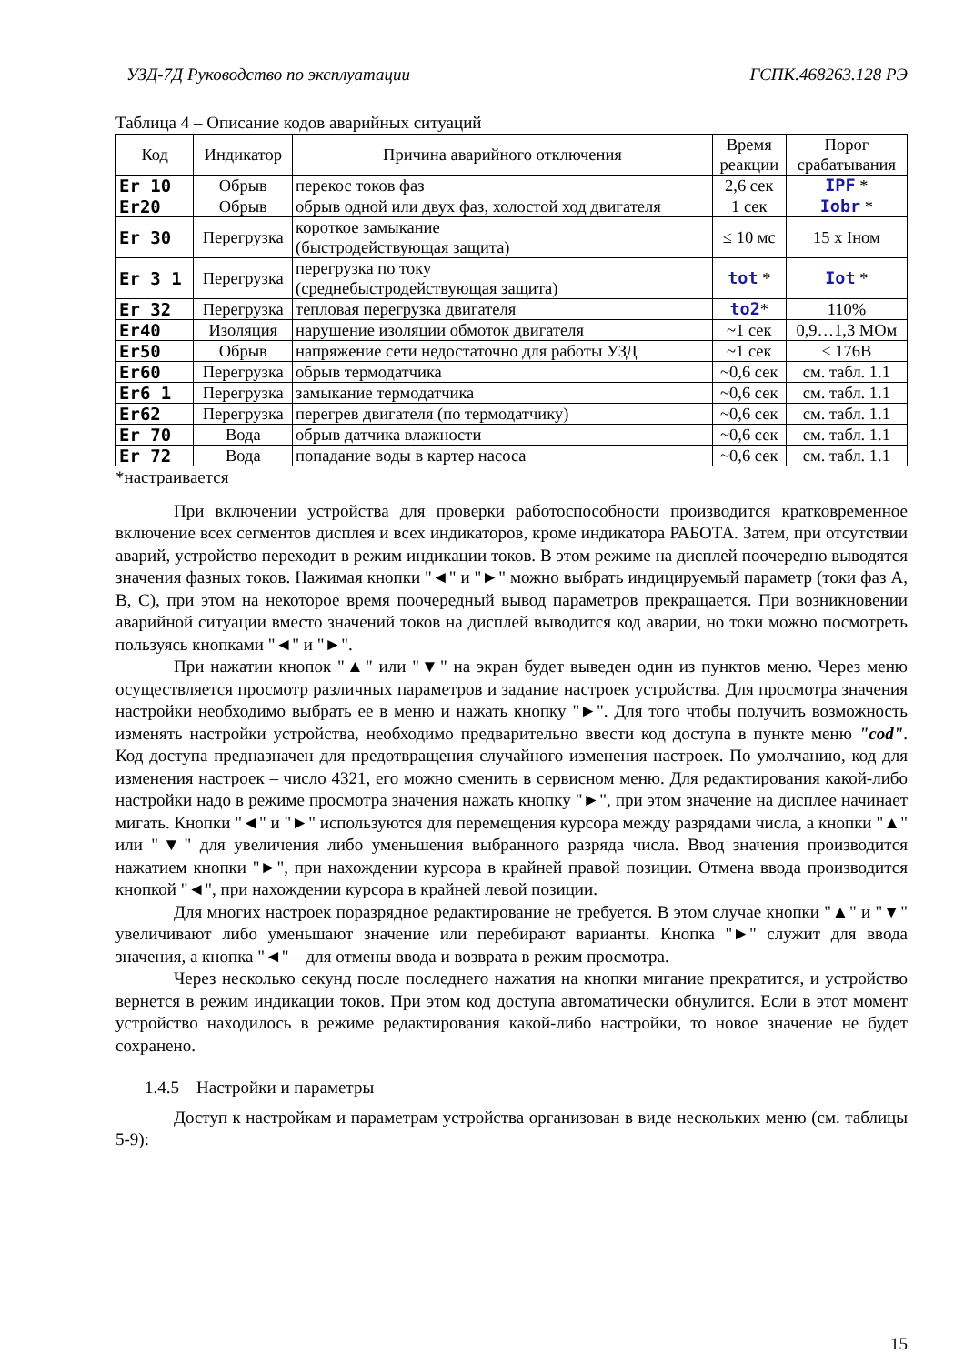УЗД-7Д Руководство по эксплуатации ГСПК.468263.128 РЭ
Таблица 4 – Описание кодов аварийных ситуаций
| Код | Индикатор | Причина аварийного отключения | Время реакции | Порог срабатывания |
| --- | --- | --- | --- | --- |
| Er 10 | Обрыв | перекос токов фаз | 2,6 сек | IPF * |
| Er20 | Обрыв | обрыв одной или двух фаз, холостой ход двигателя | 1 сек | Iobr * |
| Er 30 | Перегрузка | короткое замыкание (быстродействующая защита) | ≤ 10 мс | 15 х Iном |
| Er 3 1 | Перегрузка | перегрузка по току (среднебыстродействующая защита) | tot * | Iot * |
| Er 32 | Перегрузка | тепловая перегрузка двигателя | to2 * | 110% |
| Er40 | Изоляция | нарушение изоляции обмоток двигателя | ~1 сек | 0,9…1,3 МОм |
| Er50 | Обрыв | напряжение сети недостаточно для работы УЗД | ~1 сек | < 176В |
| Er60 | Перегрузка | обрыв термодатчика | ~0,6 сек | см. табл. 1.1 |
| Er6 1 | Перегрузка | замыкание термодатчика | ~0,6 сек | см. табл. 1.1 |
| Er62 | Перегрузка | перегрев двигателя (по термодатчику) | ~0,6 сек | см. табл. 1.1 |
| Er 70 | Вода | обрыв датчика влажности | ~0,6 сек | см. табл. 1.1 |
| Er 72 | Вода | попадание воды в картер насоса | ~0,6 сек | см. табл. 1.1 |
*настраивается
При включении устройства для проверки работоспособности производится кратковременное включение всех сегментов дисплея и всех индикаторов, кроме индикатора РАБОТА. Затем, при отсутствии аварий, устройство переходит в режим индикации токов. В этом режиме на дисплей поочередно выводятся значения фазных токов. Нажимая кнопки "◄" и "►" можно выбрать индицируемый параметр (токи фаз А, В, С), при этом на некоторое время поочередный вывод параметров прекращается. При возникновении аварийной ситуации вместо значений токов на дисплей выводится код аварии, но токи можно посмотреть пользуясь кнопками "◄" и "►".
При нажатии кнопок "▲" или "▼" на экран будет выведен один из пунктов меню. Через меню осуществляется просмотр различных параметров и задание настроек устройства. Для просмотра значения настройки необходимо выбрать ее в меню и нажать кнопку "►". Для того чтобы получить возможность изменять настройки устройства, необходимо предварительно ввести код доступа в пункте меню "cod". Код доступа предназначен для предотвращения случайного изменения настроек. По умолчанию, код для изменения настроек – число 4321, его можно сменить в сервисном меню. Для редактирования какой-либо настройки надо в режиме просмотра значения нажать кнопку "►", при этом значение на дисплее начинает мигать. Кнопки "◄" и "►" используются для перемещения курсора между разрядами числа, а кнопки "▲" или "▼" для увеличения либо уменьшения выбранного разряда числа. Ввод значения производится нажатием кнопки "►", при нахождении курсора в крайней правой позиции. Отмена ввода производится кнопкой "◄", при нахождении курсора в крайней левой позиции.
Для многих настроек поразрядное редактирование не требуется. В этом случае кнопки "▲" и "▼" увеличивают либо уменьшают значение или перебирают варианты. Кнопка "►" служит для ввода значения, а кнопка "◄" – для отмены ввода и возврата в режим просмотра.
Через несколько секунд после последнего нажатия на кнопки мигание прекратится, и устройство вернется в режим индикации токов. При этом код доступа автоматически обнулится. Если в этот момент устройство находилось в режиме редактирования какой-либо настройки, то новое значение не будет сохранено.
1.4.5 Настройки и параметры
Доступ к настройкам и параметрам устройства организован в виде нескольких меню (см. таблицы 5-9):
15